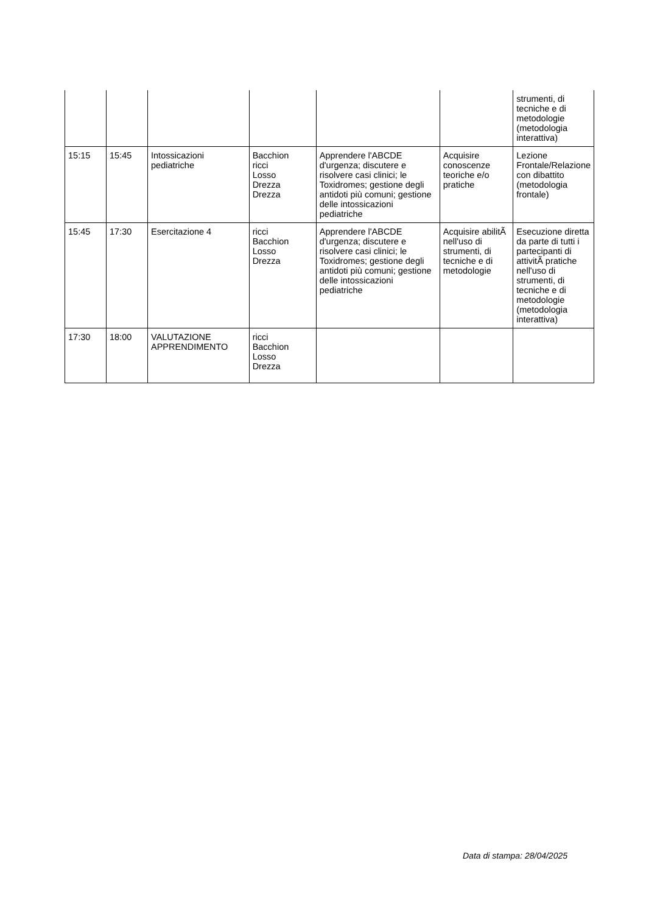| | | | | | | strumenti, di tecniche e di metodologie (metodologia interattiva) |
| 15:15 | 15:45 | Intossicazioni pediatriche | Bacchion ricci Losso Drezza Drezza | Apprendere l'ABCDE d'urgenza; discutere e risolvere casi clinici; le Toxidromes; gestione degli antidoti più comuni; gestione delle intossicazioni pediatriche | Acquisire conoscenze teoriche e/o pratiche | Lezione Frontale/Relazione con dibattito (metodologia frontale) |
| 15:45 | 17:30 | Esercitazione 4 | ricci Bacchion Losso Drezza | Apprendere l'ABCDE d'urgenza; discutere e risolvere casi clinici; le Toxidromes; gestione degli antidoti più comuni; gestione delle intossicazioni pediatriche | Acquisire abilitÃ nell'uso di strumenti, di tecniche e di metodologie | Esecuzione diretta da parte di tutti i partecipanti di attivitÃ pratiche nell'uso di strumenti, di tecniche e di metodologie (metodologia interattiva) |
| 17:30 | 18:00 | VALUTAZIONE APPRENDIMENTO | ricci Bacchion Losso Drezza | | | |
Data di stampa: 28/04/2025